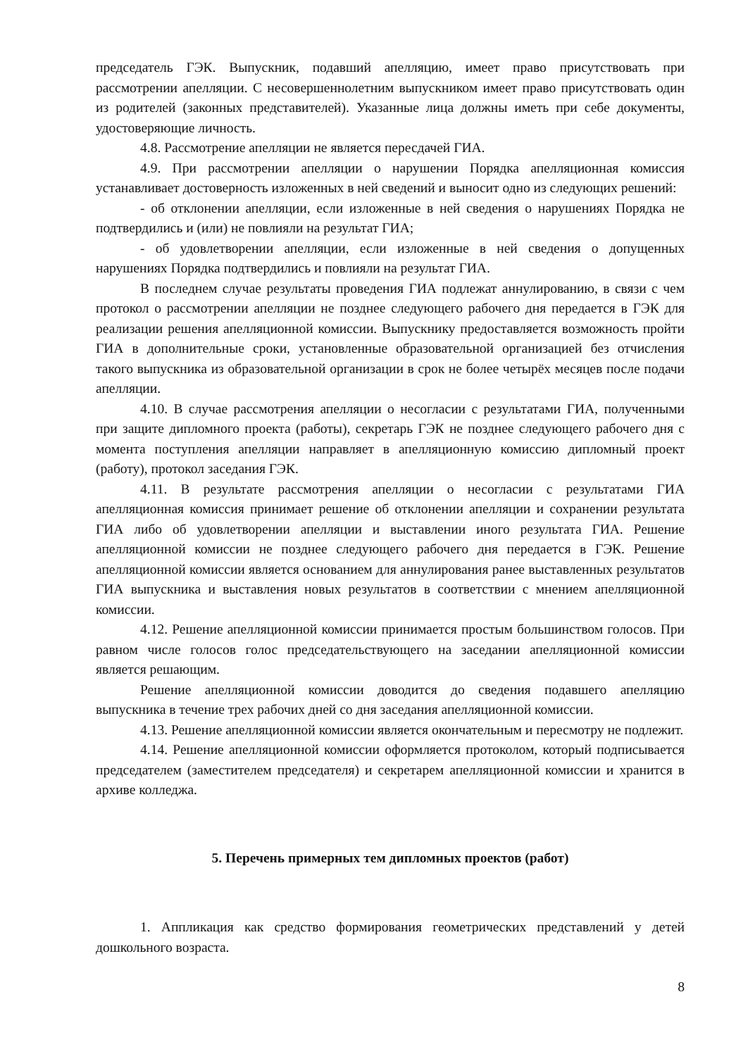председатель ГЭК. Выпускник, подавший апелляцию, имеет право присутствовать при рассмотрении апелляции. С несовершеннолетним выпускником имеет право присутствовать один из родителей (законных представителей). Указанные лица должны иметь при себе документы, удостоверяющие личность.
4.8. Рассмотрение апелляции не является пересдачей ГИА.
4.9. При рассмотрении апелляции о нарушении Порядка апелляционная комиссия устанавливает достоверность изложенных в ней сведений и выносит одно из следующих решений:
- об отклонении апелляции, если изложенные в ней сведения о нарушениях Порядка не подтвердились и (или) не повлияли на результат ГИА;
- об удовлетворении апелляции, если изложенные в ней сведения о допущенных нарушениях Порядка подтвердились и повлияли на результат ГИА.
В последнем случае результаты проведения ГИА подлежат аннулированию, в связи с чем протокол о рассмотрении апелляции не позднее следующего рабочего дня передается в ГЭК для реализации решения апелляционной комиссии. Выпускнику предоставляется возможность пройти ГИА в дополнительные сроки, установленные образовательной организацией без отчисления такого выпускника из образовательной организации в срок не более четырёх месяцев после подачи апелляции.
4.10. В случае рассмотрения апелляции о несогласии с результатами ГИА, полученными при защите дипломного проекта (работы), секретарь ГЭК не позднее следующего рабочего дня с момента поступления апелляции направляет в апелляционную комиссию дипломный проект (работу), протокол заседания ГЭК.
4.11. В результате рассмотрения апелляции о несогласии с результатами ГИА апелляционная комиссия принимает решение об отклонении апелляции и сохранении результата ГИА либо об удовлетворении апелляции и выставлении иного результата ГИА. Решение апелляционной комиссии не позднее следующего рабочего дня передается в ГЭК. Решение апелляционной комиссии является основанием для аннулирования ранее выставленных результатов ГИА выпускника и выставления новых результатов в соответствии с мнением апелляционной комиссии.
4.12. Решение апелляционной комиссии принимается простым большинством голосов. При равном числе голосов голос председательствующего на заседании апелляционной комиссии является решающим.
Решение апелляционной комиссии доводится до сведения подавшего апелляцию выпускника в течение трех рабочих дней со дня заседания апелляционной комиссии.
4.13. Решение апелляционной комиссии является окончательным и пересмотру не подлежит.
4.14. Решение апелляционной комиссии оформляется протоколом, который подписывается председателем (заместителем председателя) и секретарем апелляционной комиссии и хранится в архиве колледжа.
5. Перечень примерных тем дипломных проектов (работ)
1. Аппликация как средство формирования геометрических представлений у детей дошкольного возраста.
8